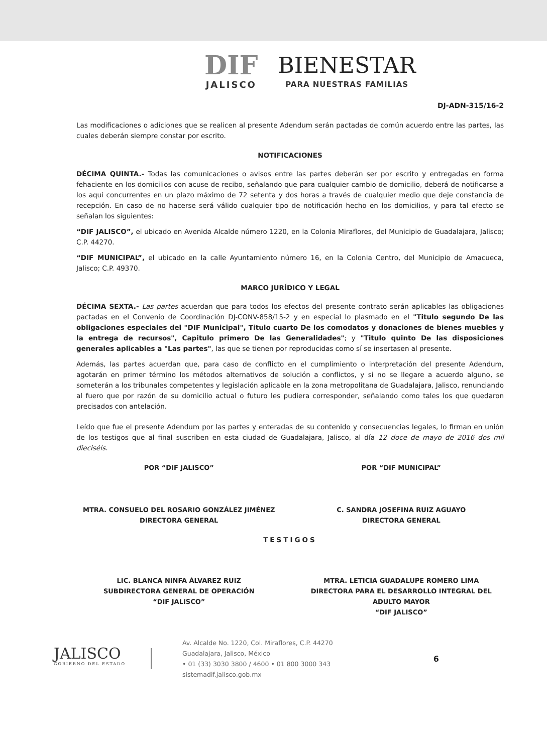DIF JALISCO
BIENESTAR PARA NUESTRAS FAMILIAS
DJ-ADN-315/16-2
Las modificaciones o adiciones que se realicen al presente Adendum serán pactadas de común acuerdo entre las partes, las cuales deberán siempre constar por escrito.
NOTIFICACIONES
DÉCIMA QUINTA.- Todas las comunicaciones o avisos entre las partes deberán ser por escrito y entregadas en forma fehaciente en los domicilios con acuse de recibo, señalando que para cualquier cambio de domicilio, deberá de notificarse a los aquí concurrentes en un plazo máximo de 72 setenta y dos horas a través de cualquier medio que deje constancia de recepción. En caso de no hacerse será válido cualquier tipo de notificación hecho en los domicilios, y para tal efecto se señalan los siguientes:
“DIF JALISCO”, el ubicado en Avenida Alcalde número 1220, en la Colonia Miraflores, del Municipio de Guadalajara, Jalisco; C.P. 44270.
“DIF MUNICIPAL”, el ubicado en la calle Ayuntamiento número 16, en la Colonia Centro, del Municipio de Amacueca, Jalisco; C.P. 49370.
MARCO JURÍDICO Y LEGAL
DÉCIMA SEXTA.- Las partes acuerdan que para todos los efectos del presente contrato serán aplicables las obligaciones pactadas en el Convenio de Coordinación DJ-CONV-858/15-2 y en especial lo plasmado en el "Titulo segundo De las obligaciones especiales del "DIF Municipal", Titulo cuarto De los comodatos y donaciones de bienes muebles y la entrega de recursos", Capitulo primero De las Generalidades"; y "Titulo quinto De las disposiciones generales aplicables a "Las partes", las que se tienen por reproducidas como sí se insertasen al presente.
Además, las partes acuerdan que, para caso de conflicto en el cumplimiento o interpretación del presente Adendum, agotarán en primer término los métodos alternativos de solución a conflictos, y si no se llegare a acuerdo alguno, se someterán a los tribunales competentes y legislación aplicable en la zona metropolitana de Guadalajara, Jalisco, renunciando al fuero que por razón de su domicilio actual o futuro les pudiera corresponder, señalando como tales los que quedaron precisados con antelación.
Leído que fue el presente Adendum por las partes y enteradas de su contenido y consecuencias legales, lo firman en unión de los testigos que al final suscriben en esta ciudad de Guadalajara, Jalisco, al día 12 doce de mayo de 2016 dos mil dieciséis.
POR “DIF JALISCO”
MTRA. CONSUELO DEL ROSARIO GONZÁLEZ JIMÉNEZ
DIRECTORA GENERAL
POR “DIF MUNICIPAL”
C. SANDRA JOSEFINA RUIZ AGUAYO
DIRECTORA GENERAL
TESTIGOS
LIC. BLANCA NINFA ÁLVAREZ RUIZ
SUBDIRECTORA GENERAL DE OPERACIÓN
“DIF JALISCO”
MTRA. LETICIA GUADALUPE ROMERO LIMA
DIRECTORA PARA EL DESARROLLO INTEGRAL DEL ADULTO MAYOR
“DIF JALISCO”
JALISCO
GOBIERNO DEL ESTADO
Av. Alcalde No. 1220, Col. Miraflores, C.P. 44270
Guadalajara, Jalisco, México
• 01 (33) 3030 3800 / 4600 • 01 800 3000 343
sistemadif.jalisco.gob.mx
6